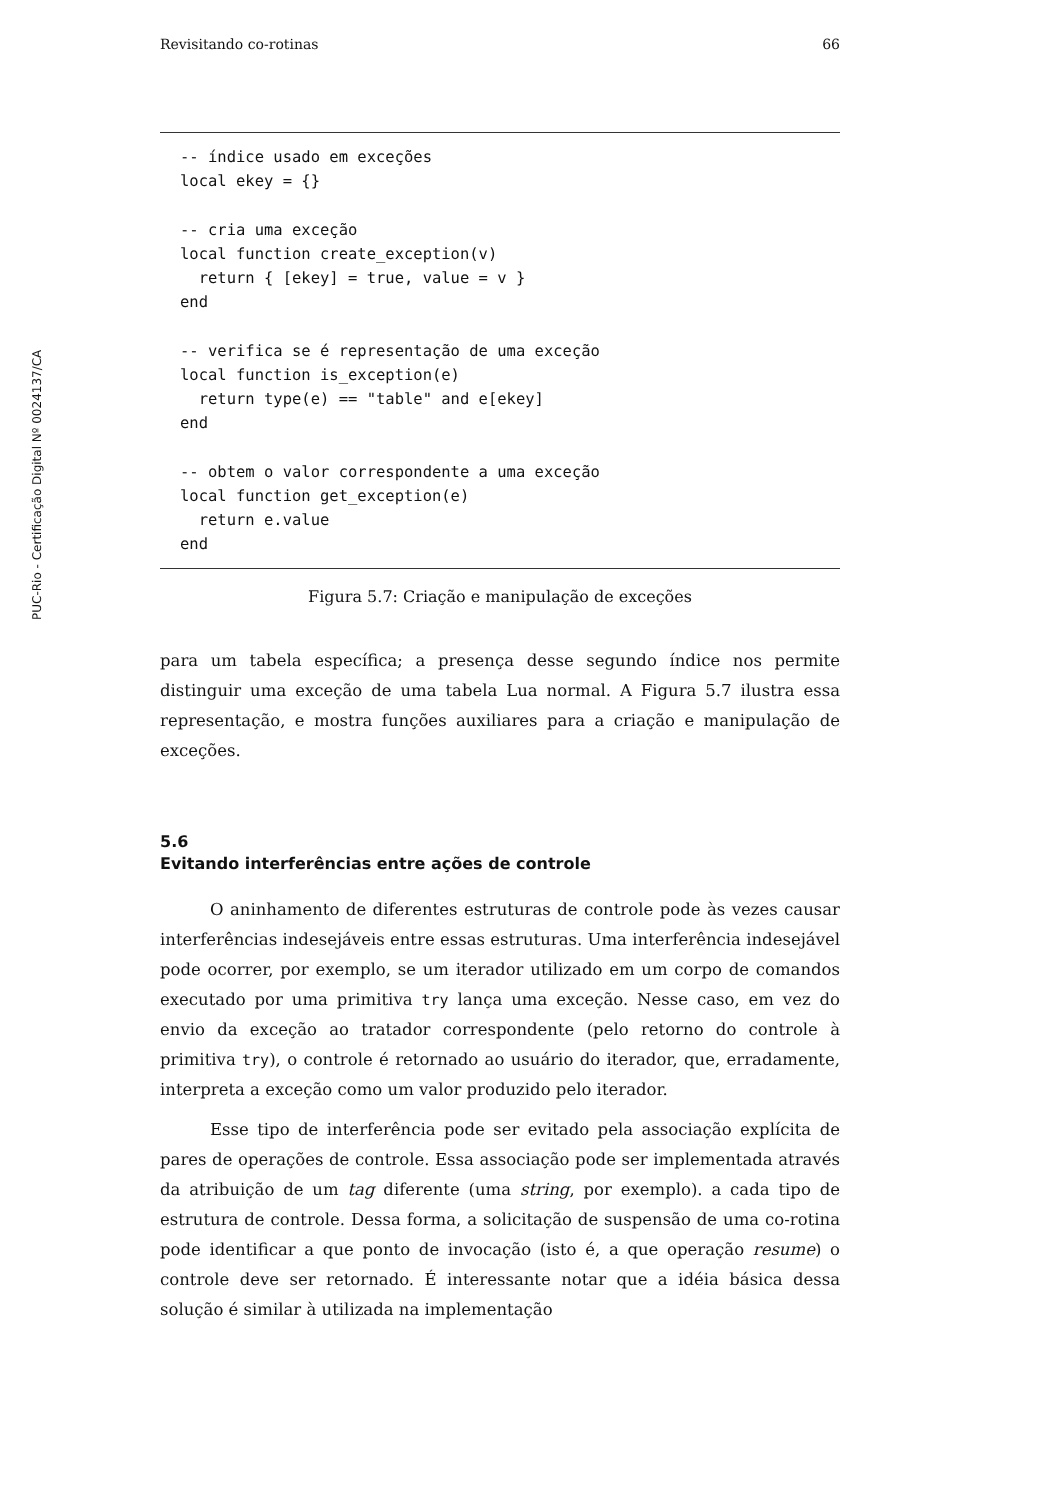PUC-Rio - Certificação Digital Nº 0024137/CA
Revisitando co-rotinas 66
-- índice usado em exceções
local ekey = {}

-- cria uma exceção
local function create_exception(v)
  return { [ekey] = true, value = v }
end

-- verifica se é representação de uma exceção
local function is_exception(e)
  return type(e) == "table" and e[ekey]
end

-- obtem o valor correspondente a uma exceção
local function get_exception(e)
  return e.value
end
Figura 5.7: Criação e manipulação de exceções
para um tabela específica; a presença desse segundo índice nos permite distinguir uma exceção de uma tabela Lua normal. A Figura 5.7 ilustra essa representação, e mostra funções auxiliares para a criação e manipulação de exceções.
5.6
Evitando interferências entre ações de controle
O aninhamento de diferentes estruturas de controle pode às vezes causar interferências indesejáveis entre essas estruturas. Uma interferência indesejável pode ocorrer, por exemplo, se um iterador utilizado em um corpo de comandos executado por uma primitiva try lança uma exceção. Nesse caso, em vez do envio da exceção ao tratador correspondente (pelo retorno do controle à primitiva try), o controle é retornado ao usuário do iterador, que, erradamente, interpreta a exceção como um valor produzido pelo iterador.
Esse tipo de interferência pode ser evitado pela associação explícita de pares de operações de controle. Essa associação pode ser implementada através da atribuição de um tag diferente (uma string, por exemplo). a cada tipo de estrutura de controle. Dessa forma, a solicitação de suspensão de uma co-rotina pode identificar a que ponto de invocação (isto é, a que operação resume) o controle deve ser retornado. É interessante notar que a idéia básica dessa solução é similar à utilizada na implementação